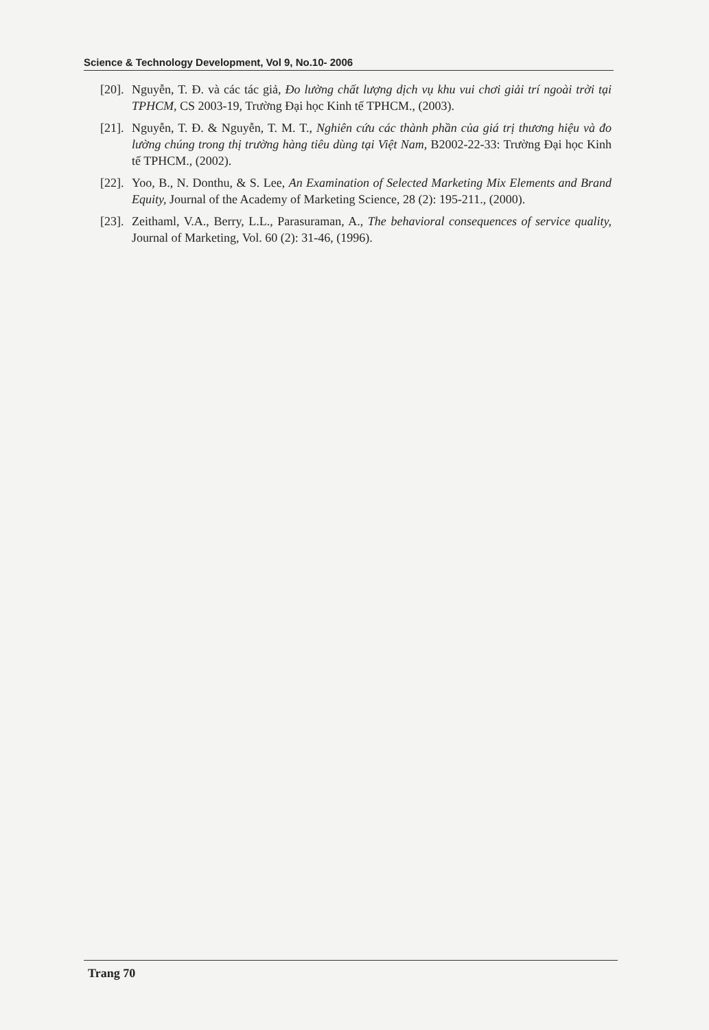Science & Technology Development, Vol 9, No.10- 2006
[20]. Nguyễn, T. Đ. và các tác giả, Đo lường chất lượng dịch vụ khu vui chơi giải trí ngoài trời tại TPHCM, CS 2003-19, Trường Đại học Kinh tế TPHCM., (2003).
[21]. Nguyễn, T. Đ. & Nguyễn, T. M. T., Nghiên cứu các thành phần của giá trị thương hiệu và đo lường chúng trong thị trường hàng tiêu dùng tại Việt Nam, B2002-22-33: Trường Đại học Kinh tế TPHCM., (2002).
[22]. Yoo, B., N. Donthu, & S. Lee, An Examination of Selected Marketing Mix Elements and Brand Equity, Journal of the Academy of Marketing Science, 28 (2): 195-211., (2000).
[23]. Zeithaml, V.A., Berry, L.L., Parasuraman, A., The behavioral consequences of service quality, Journal of Marketing, Vol. 60 (2): 31-46, (1996).
Trang 70